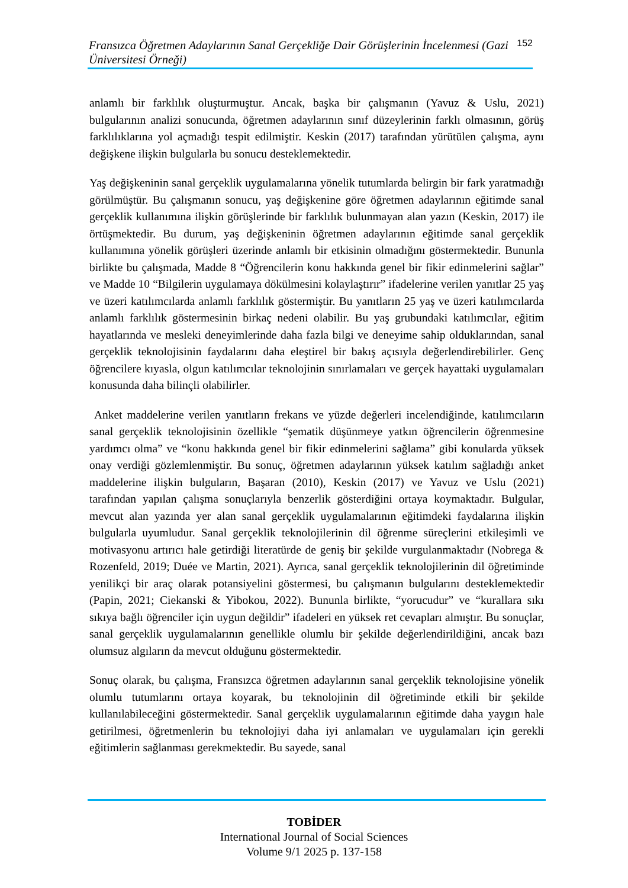Fransızca Öğretmen Adaylarının Sanal Gerçekliğe Dair Görüşlerinin İncelenmesi (Gazi Üniversitesi Örneği)
152
anlamlı bir farklılık oluşturmuştur. Ancak, başka bir çalışmanın (Yavuz & Uslu, 2021) bulgularının analizi sonucunda, öğretmen adaylarının sınıf düzeylerinin farklı olmasının, görüş farklılıklarına yol açmadığı tespit edilmiştir. Keskin (2017) tarafından yürütülen çalışma, aynı değişkene ilişkin bulgularla bu sonucu desteklemektedir.
Yaş değişkeninin sanal gerçeklik uygulamalarına yönelik tutumlarda belirgin bir fark yaratmadığı görülmüştür. Bu çalışmanın sonucu, yaş değişkenine göre öğretmen adaylarının eğitimde sanal gerçeklik kullanımına ilişkin görüşlerinde bir farklılık bulunmayan alan yazın (Keskin, 2017) ile örtüşmektedir. Bu durum, yaş değişkeninin öğretmen adaylarının eğitimde sanal gerçeklik kullanımına yönelik görüşleri üzerinde anlamlı bir etkisinin olmadığını göstermektedir. Bununla birlikte bu çalışmada, Madde 8 “Öğrencilerin konu hakkında genel bir fikir edinmelerini sağlar” ve Madde 10 “Bilgilerin uygulamaya dökülmesini kolaylaştırır” ifadelerine verilen yanıtlar 25 yaş ve üzeri katılımcılarda anlamlı farklılık göstermiştir. Bu yanıtların 25 yaş ve üzeri katılımcılarda anlamlı farklılık göstermesinin birkaç nedeni olabilir. Bu yaş grubundaki katılımcılar, eğitim hayatlarında ve mesleki deneyimlerinde daha fazla bilgi ve deneyime sahip olduklarından, sanal gerçeklik teknolojisinin faydalarını daha eleştirel bir bakış açısıyla değerlendirebilirler. Genç öğrencilere kıyasla, olgun katılımcılar teknolojinin sınırlamaları ve gerçek hayattaki uygulamaları konusunda daha bilinçli olabilirler.
Anket maddelerine verilen yanıtların frekans ve yüzde değerleri incelendiğinde, katılımcıların sanal gerçeklik teknolojisinin özellikle “şematik düşünmeye yatkın öğrencilerin öğrenmesine yardımcı olma” ve “konu hakkında genel bir fikir edinmelerini sağlama” gibi konularda yüksek onay verdiği gözlemlenmiştir. Bu sonuç, öğretmen adaylarının yüksek katılım sağladığı anket maddelerine ilişkin bulguların, Başaran (2010), Keskin (2017) ve Yavuz ve Uslu (2021) tarafından yapılan çalışma sonuçlarıyla benzerlik gösterdiğini ortaya koymaktadır. Bulgular, mevcut alan yazında yer alan sanal gerçeklik uygulamalarının eğitimdeki faydalarına ilişkin bulgularla uyumludur. Sanal gerçeklik teknolojilerinin dil öğrenme süreçlerini etkileşimli ve motivasyonu artırıcı hale getirdiği literatürde de geniş bir şekilde vurgulanmaktadır (Nobrega & Rozenfeld, 2019; Duée ve Martin, 2021). Ayrıca, sanal gerçeklik teknolojilerinin dil öğretiminde yenilikçi bir araç olarak potansiyelini göstermesi, bu çalışmanın bulgularını desteklemektedir (Papin, 2021; Ciekanski & Yibokou, 2022). Bununla birlikte, “yorucudur” ve “kurallara sıkı sıkıya bağlı öğrenciler için uygun değildir” ifadeleri en yüksek ret cevapları almıştır. Bu sonuçlar, sanal gerçeklik uygulamalarının genellikle olumlu bir şekilde değerlendirildiğini, ancak bazı olumsuz algıların da mevcut olduğunu göstermektedir.
Sonuç olarak, bu çalışma, Fransızca öğretmen adaylarının sanal gerçeklik teknolojisine yönelik olumlu tutumlarını ortaya koyarak, bu teknolojinin dil öğretiminde etkili bir şekilde kullanılabileceğini göstermektedir. Sanal gerçeklik uygulamalarının eğitimde daha yaygın hale getirilmesi, öğretmenlerin bu teknolojiyi daha iyi anlamaları ve uygulamaları için gerekli eğitimlerin sağlanması gerekmektedir. Bu sayede, sanal
TOBİDER
International Journal of Social Sciences
Volume 9/1 2025 p. 137-158